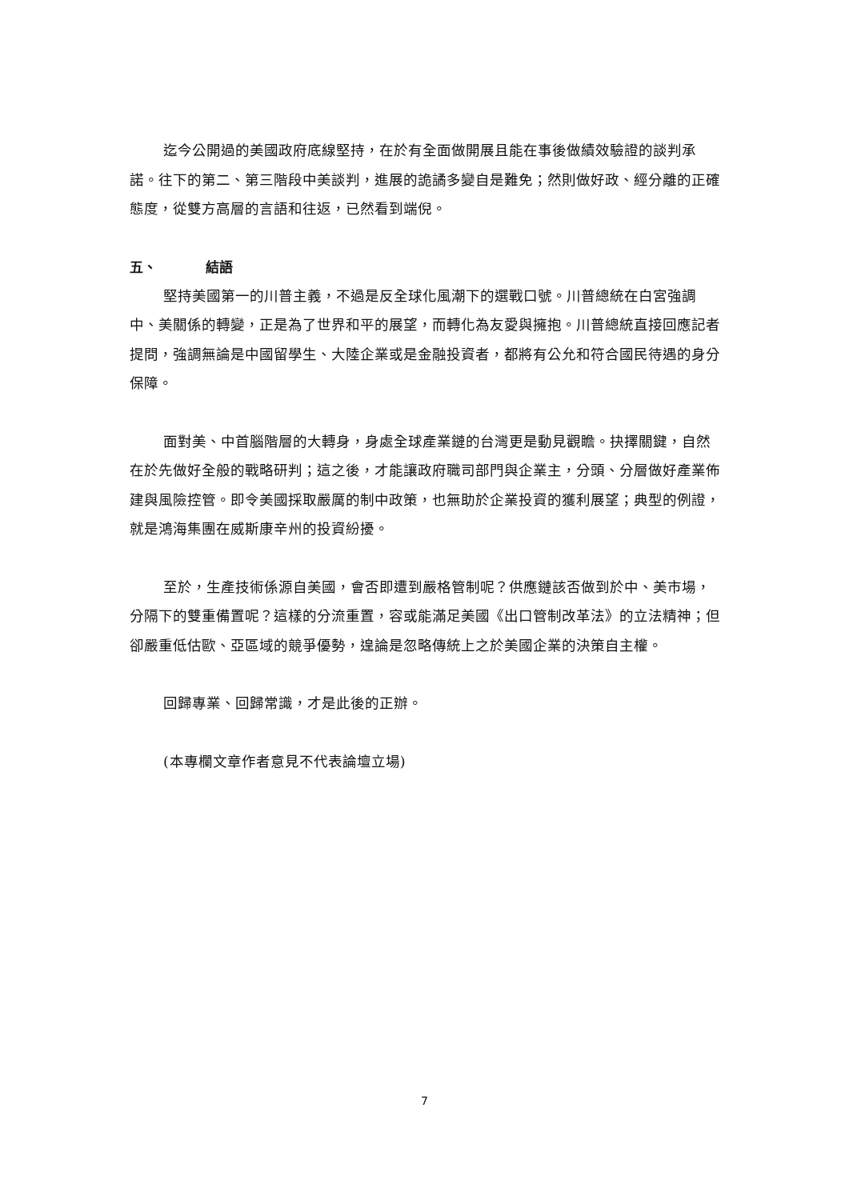迄今公開過的美國政府底線堅持，在於有全面做開展且能在事後做績效驗證的談判承諾。往下的第二、第三階段中美談判，進展的詭譎多變自是難免；然則做好政、經分離的正確態度，從雙方高層的言語和往返，已然看到端倪。
五、 結語
堅持美國第一的川普主義，不過是反全球化風潮下的選戰口號。川普總統在白宮強調中、美關係的轉變，正是為了世界和平的展望，而轉化為友愛與擁抱。川普總統直接回應記者提問，強調無論是中國留學生、大陸企業或是金融投資者，都將有公允和符合國民待遇的身分保障。
面對美、中首腦階層的大轉身，身處全球產業鏈的台灣更是動見觀瞻。抉擇關鍵，自然在於先做好全般的戰略研判；這之後，才能讓政府職司部門與企業主，分頭、分層做好產業佈建與風險控管。即令美國採取嚴厲的制中政策，也無助於企業投資的獲利展望；典型的例證，就是鴻海集團在威斯康辛州的投資紛擾。
至於，生產技術係源自美國，會否即遭到嚴格管制呢？供應鏈該否做到於中、美市場，分隔下的雙重備置呢？這樣的分流重置，容或能滿足美國《出口管制改革法》的立法精神；但卻嚴重低估歐、亞區域的競爭優勢，遑論是忽略傳統上之於美國企業的決策自主權。
回歸專業、回歸常識，才是此後的正辦。
(本專欄文章作者意見不代表論壇立場)
7